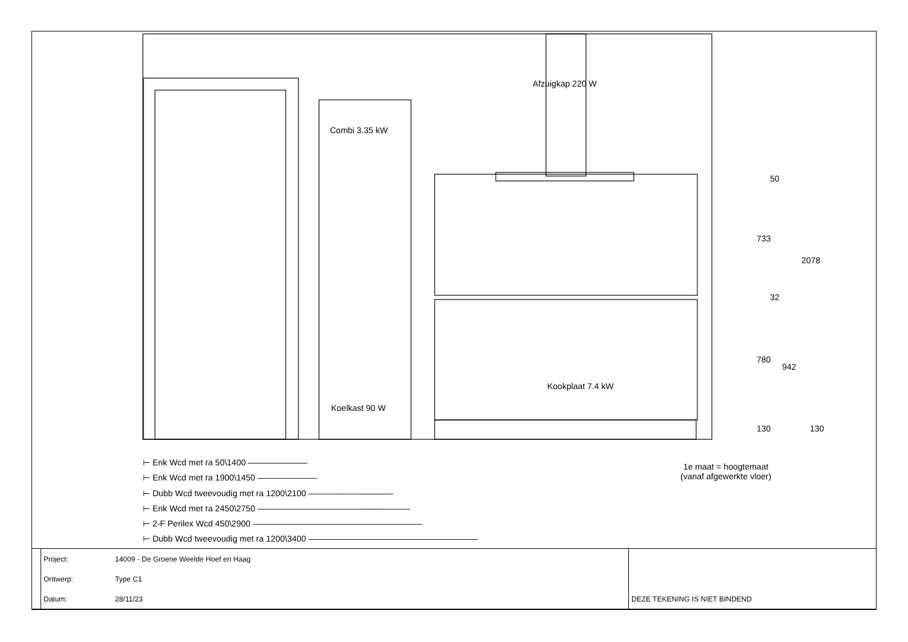Afzuigkap 220 W
Combi 3.35 kW
Koelkast 90 W
Kookplaat 7.4 kW
50
733
2078
32
780
942
130 130
1e maat = hoogtemaat
(vanaf afgewerkte vloer)
⊢ Enk Wcd met ra 50\1400 ———————
⊢ Enk Wcd met ra 1900\1450 ———————
⊢ Dubb Wcd tweevoudig met ra 1200\2100 ——————————
⊢ Enk Wcd met ra 2450\2750 ——————————————————
⊢ 2-F Perilex Wcd 450\2900 ————————————————————
⊢ Dubb Wcd tweevoudig met ra 1200\3400 ————————————————————
| | Project: | 14009 - De Groene Weelde Hoef en Haag | |
| | Ontwerp: | Type C1 | |
| | Datum: | 28/11/23 | DEZE TEKENING IS NIET BINDEND |